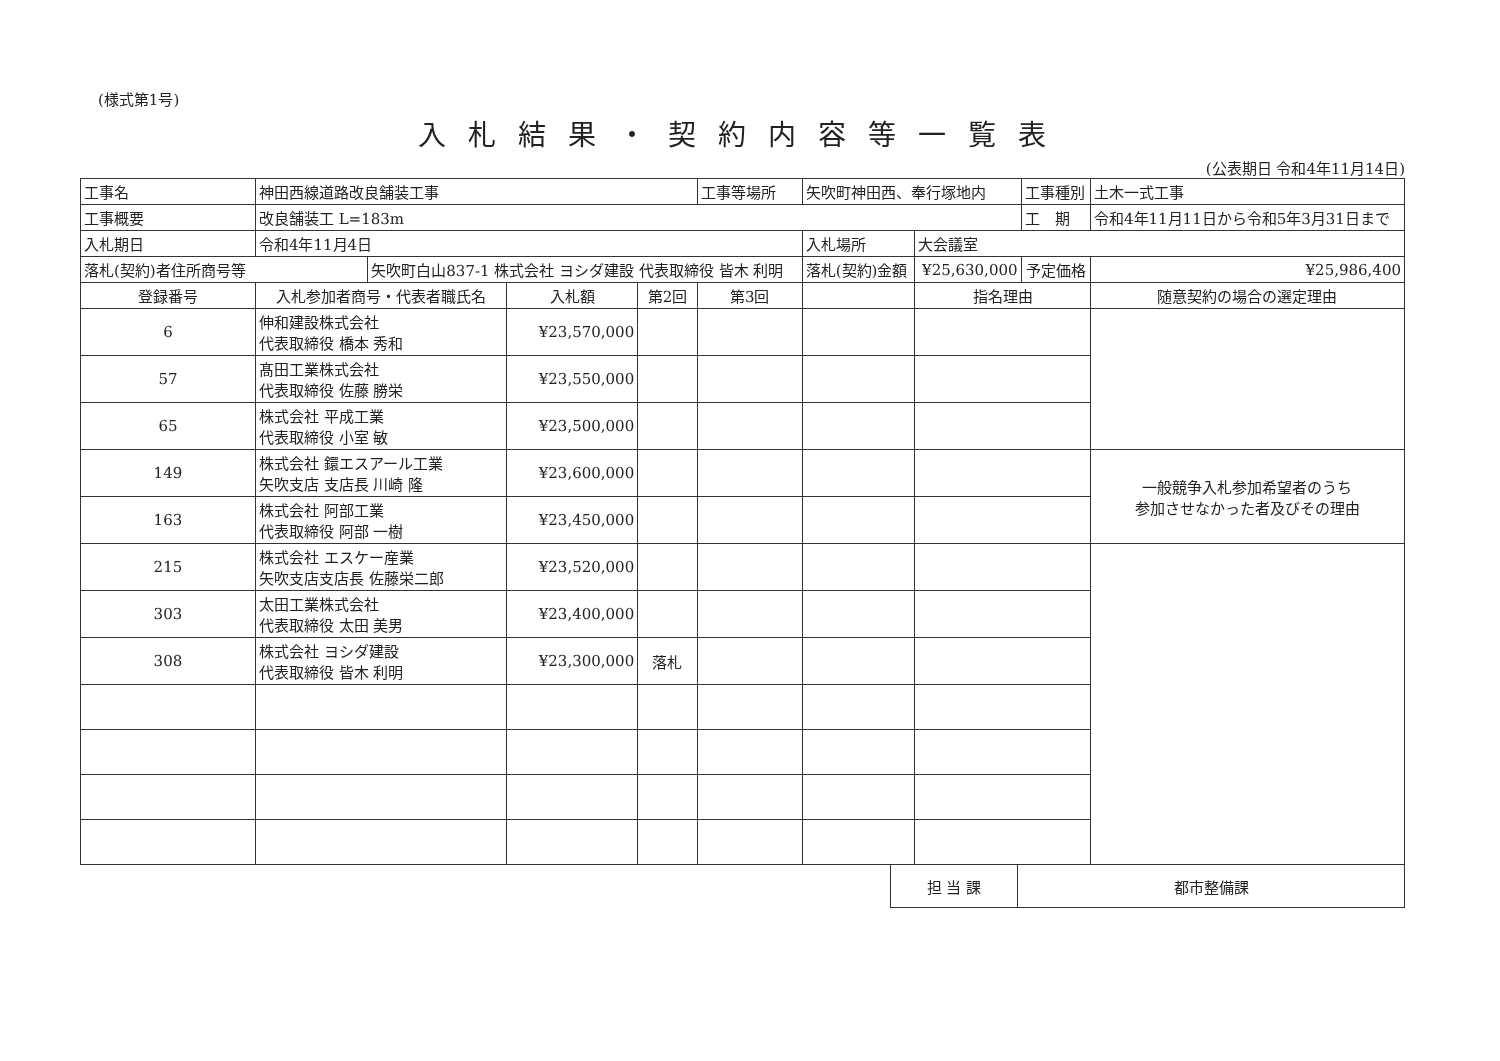(様式第1号)
入札結果・契約内容等一覧表
(公表期日 令和4年11月14日)
| 工事名 | 神田西線道路改良舗装工事 | | | | 工事等場所 | 矢吹町神田西、奉行塚地内 | | 工事種別 | 土木一式工事 |
| 工事概要 | 改良舗装工 L=183m | | | | | | | 工 期 | 令和4年11月11日から令和5年3月31日まで |
| 入札期日 | 令和4年11月4日 | | | | | 入札場所 | 大会議室 | | |
| 落札(契約)者住所商号等 | | 矢吹町白山837-1 株式会社 ヨシダ建設 代表取締役 皆木 利明 | | | | 落札(契約)金額 | ¥25,630,000 | 予定価格 | ¥25,986,400 |
| 登録番号 | 入札参加者商号・代表者職氏名 | | 入札額 | 第2回 | 第3回 | | 指名理由 | | 随意契約の場合の選定理由 |
| 6 | 伸和建設株式会社 代表取締役 橋本 秀和 | | ¥23,570,000 | | | | | | |
| 57 | 髙田工業株式会社 代表取締役 佐藤 勝栄 | | ¥23,550,000 | | | | | | |
| 65 | 株式会社 平成工業 代表取締役 小室 敏 | | ¥23,500,000 | | | | | | |
| 149 | 株式会社 鐶エスアール工業 矢吹支店 支店長 川崎 隆 | | ¥23,600,000 | | | | | | 一般競争入札参加希望者のうち 参加させなかった者及びその理由 |
| 163 | 株式会社 阿部工業 代表取締役 阿部 一樹 | | ¥23,450,000 | | | | | | |
| 215 | 株式会社 エスケー産業 矢吹支店支店長 佐藤栄二郎 | | ¥23,520,000 | | | | | | |
| 303 | 太田工業株式会社 代表取締役 太田 美男 | | ¥23,400,000 | | | | | | |
| 308 | 株式会社 ヨシダ建設 代表取締役 皆木 利明 | | ¥23,300,000 | 落札 | | | | | |
| 担 当 課 | 都市整備課 |